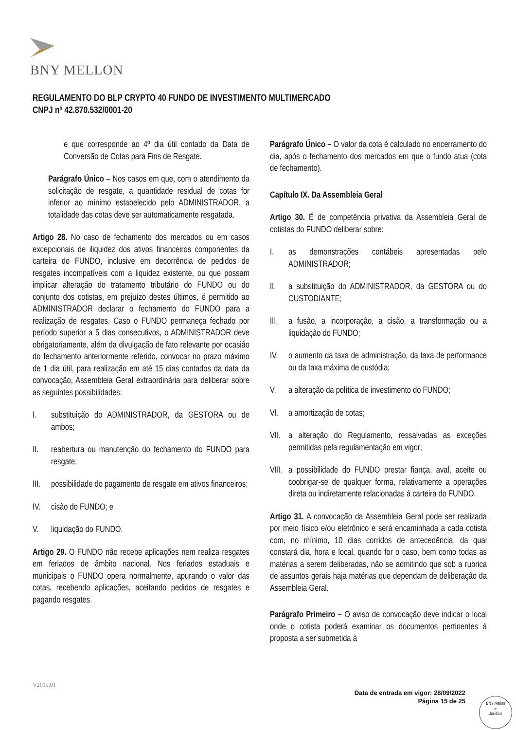BNY MELLON
REGULAMENTO DO BLP CRYPTO 40 FUNDO DE INVESTIMENTO MULTIMERCADO
CNPJ nº 42.870.532/0001-20
e que corresponde ao 4º dia útil contado da Data de Conversão de Cotas para Fins de Resgate.
Parágrafo Único – Nos casos em que, com o atendimento da solicitação de resgate, a quantidade residual de cotas for inferior ao mínimo estabelecido pelo ADMINISTRADOR, a totalidade das cotas deve ser automaticamente resgatada.
Artigo 28. No caso de fechamento dos mercados ou em casos excepcionais de iliquidez dos ativos financeiros componentes da carteira do FUNDO, inclusive em decorrência de pedidos de resgates incompatíveis com a liquidez existente, ou que possam implicar alteração do tratamento tributário do FUNDO ou do conjunto dos cotistas, em prejuízo destes últimos, é permitido ao ADMINISTRADOR declarar o fechamento do FUNDO para a realização de resgates. Caso o FUNDO permaneça fechado por período superior a 5 dias consecutivos, o ADMINISTRADOR deve obrigatoriamente, além da divulgação de fato relevante por ocasião do fechamento anteriormente referido, convocar no prazo máximo de 1 dia útil, para realização em até 15 dias contados da data da convocação, Assembleia Geral extraordinária para deliberar sobre as seguintes possibilidades:
I. substituição do ADMINISTRADOR, da GESTORA ou de ambos;
II. reabertura ou manutenção do fechamento do FUNDO para resgate;
III. possibilidade do pagamento de resgate em ativos financeiros;
IV. cisão do FUNDO; e
V. liquidação do FUNDO.
Artigo 29. O FUNDO não recebe aplicações nem realiza resgates em feriados de âmbito nacional. Nos feriados estaduais e municipais o FUNDO opera normalmente, apurando o valor das cotas, recebendo aplicações, aceitando pedidos de resgates e pagando resgates.
Parágrafo Único – O valor da cota é calculado no encerramento do dia, após o fechamento dos mercados em que o fundo atua (cota de fechamento).
Capítulo IX. Da Assembleia Geral
Artigo 30. É de competência privativa da Assembleia Geral de cotistas do FUNDO deliberar sobre:
I. as demonstrações contábeis apresentadas pelo ADMINISTRADOR;
II. a substituição do ADMINISTRADOR, da GESTORA ou do CUSTODIANTE;
III. a fusão, a incorporação, a cisão, a transformação ou a liquidação do FUNDO;
IV. o aumento da taxa de administração, da taxa de performance ou da taxa máxima de custódia;
V. a alteração da política de investimento do FUNDO;
VI. a amortização de cotas;
VII. a alteração do Regulamento, ressalvadas as exceções permitidas pela regulamentação em vigor;
VIII. a possibilidade do FUNDO prestar fiança, aval, aceite ou coobrigar-se de qualquer forma, relativamente a operações direta ou indiretamente relacionadas à carteira do FUNDO.
Artigo 31. A convocação da Assembleia Geral pode ser realizada por meio físico e/ou eletrônico e será encaminhada a cada cotista com, no mínimo, 10 dias corridos de antecedência, da qual constará dia, hora e local, quando for o caso, bem como todas as matérias a serem deliberadas, não se admitindo que sob a rubrica de assuntos gerais haja matérias que dependam de deliberação da Assembleia Geral.
Parágrafo Primeiro – O aviso de convocação deve indicar o local onde o cotista poderá examinar os documentos pertinentes à proposta a ser submetida à
V2015.01
Data de entrada em vigor: 28/09/2022
Página 15 de 25
BNY Mellon
➢
Jurídico